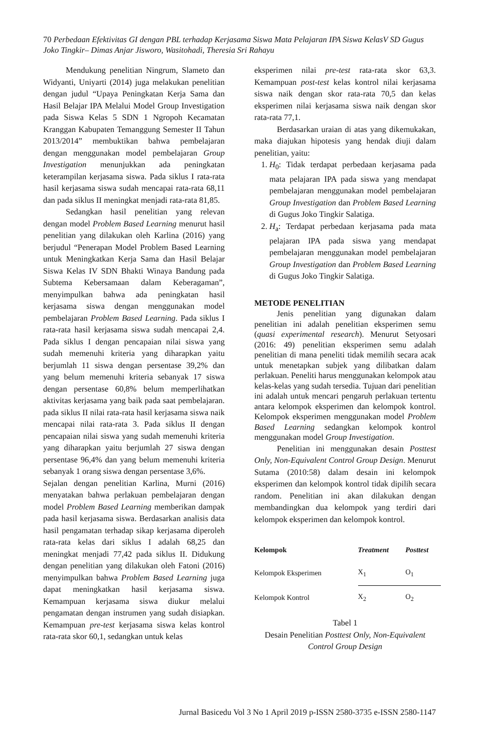70 Perbedaan Efektivitas GI dengan PBL terhadap Kerjasama Siswa Mata Pelajaran IPA Siswa KelasV SD Gugus Joko Tingkir– Dimas Anjar Jisworo, Wasitohadi, Theresia Sri Rahayu
Mendukung penelitian Ningrum, Slameto dan Widyanti, Uniyarti (2014) juga melakukan penelitian dengan judul “Upaya Peningkatan Kerja Sama dan Hasil Belajar IPA Melalui Model Group Investigation pada Siswa Kelas 5 SDN 1 Ngropoh Kecamatan Kranggan Kabupaten Temanggung Semester II Tahun 2013/2014” membuktikan bahwa pembelajaran dengan menggunakan model pembelajaran Group Investigation menunjukkan ada peningkatan keterampilan kerjasama siswa. Pada siklus I rata-rata hasil kerjasama siswa sudah mencapai rata-rata 68,11 dan pada siklus II meningkat menjadi rata-rata 81,85.
Sedangkan hasil penelitian yang relevan dengan model Problem Based Learning menurut hasil penelitian yang dilakukan oleh Karlina (2016) yang berjudul “Penerapan Model Problem Based Learning untuk Meningkatkan Kerja Sama dan Hasil Belajar Siswa Kelas IV SDN Bhakti Winaya Bandung pada Subtema Kebersamaan dalam Keberagaman”, menyimpulkan bahwa ada peningkatan hasil kerjasama siswa dengan menggunakan model pembelajaran Problem Based Learning. Pada siklus I rata-rata hasil kerjasama siswa sudah mencapai 2,4. Pada siklus I dengan pencapaian nilai siswa yang sudah memenuhi kriteria yang diharapkan yaitu berjumlah 11 siswa dengan persentase 39,2% dan yang belum memenuhi kriteria sebanyak 17 siswa dengan persentase 60,8% belum memperlihatkan aktivitas kerjasama yang baik pada saat pembelajaran. pada siklus II nilai rata-rata hasil kerjasama siswa naik mencapai nilai rata-rata 3. Pada siklus II dengan pencapaian nilai siswa yang sudah memenuhi kriteria yang diharapkan yaitu berjumlah 27 siswa dengan persentase 96,4% dan yang belum memenuhi kriteria sebanyak 1 orang siswa dengan persentase 3,6%.
Sejalan dengan penelitian Karlina, Murni (2016) menyatakan bahwa perlakuan pembelajaran dengan model Problem Based Learning memberikan dampak pada hasil kerjasama siswa. Berdasarkan analisis data hasil pengamatan terhadap sikap kerjasama diperoleh rata-rata kelas dari siklus I adalah 68,25 dan meningkat menjadi 77,42 pada siklus II. Didukung dengan penelitian yang dilakukan oleh Fatoni (2016) menyimpulkan bahwa Problem Based Learning juga dapat meningkatkan hasil kerjasama siswa. Kemampuan kerjasama siswa diukur melalui pengamatan dengan instrumen yang sudah disiapkan. Kemampuan pre-test kerjasama siswa kelas kontrol rata-rata skor 60,1, sedangkan untuk kelas
eksperimen nilai pre-test rata-rata skor 63,3. Kemampuan post-test kelas kontrol nilai kerjasama siswa naik dengan skor rata-rata 70,5 dan kelas eksperimen nilai kerjasama siswa naik dengan skor rata-rata 77,1.
Berdasarkan uraian di atas yang dikemukakan, maka diajukan hipotesis yang hendak diuji dalam penelitian, yaitu:
1. H<sub>0</sub>: Tidak terdapat perbedaan kerjasama pada mata pelajaran IPA pada siswa yang mendapat pembelajaran menggunakan model pembelajaran Group Investigation dan Problem Based Learning di Gugus Joko Tingkir Salatiga.
2. H<sub>a</sub>: Terdapat perbedaan kerjasama pada mata pelajaran IPA pada siswa yang mendapat pembelajaran menggunakan model pembelajaran Group Investigation dan Problem Based Learning di Gugus Joko Tingkir Salatiga.
METODE PENELITIAN
Jenis penelitian yang digunakan dalam penelitian ini adalah penelitian eksperimen semu (quasi experimental research). Menurut Setyosari (2016: 49) penelitian eksperimen semu adalah penelitian di mana peneliti tidak memilih secara acak untuk menetapkan subjek yang dilibatkan dalam perlakuan. Peneliti harus menggunakan kelompok atau kelas-kelas yang sudah tersedia. Tujuan dari penelitian ini adalah untuk mencari pengaruh perlakuan tertentu antara kelompok eksperimen dan kelompok kontrol. Kelompok eksperimen menggunakan model Problem Based Learning sedangkan kelompok kontrol menggunakan model Group Investigation.
Penelitian ini menggunakan desain Posttest Only, Non-Equivalent Control Group Design. Menurut Sutama (2010:58) dalam desain ini kelompok eksperimen dan kelompok kontrol tidak dipilih secara random. Penelitian ini akan dilakukan dengan membandingkan dua kelompok yang terdiri dari kelompok eksperimen dan kelompok kontrol.
| Kelompok | Treatment | Posttest |
| --- | --- | --- |
| Kelompok Eksperimen | X<sub>1</sub> | O<sub>1</sub> |
| Kelompok Kontrol | X<sub>2</sub> | O<sub>2</sub> |
Tabel 1
Desain Penelitian Posttest Only, Non-Equivalent Control Group Design
Jurnal Basicedu Vol 3 No 1 April 2019 p-ISSN 2580-3735 e-ISSN 2580-1147